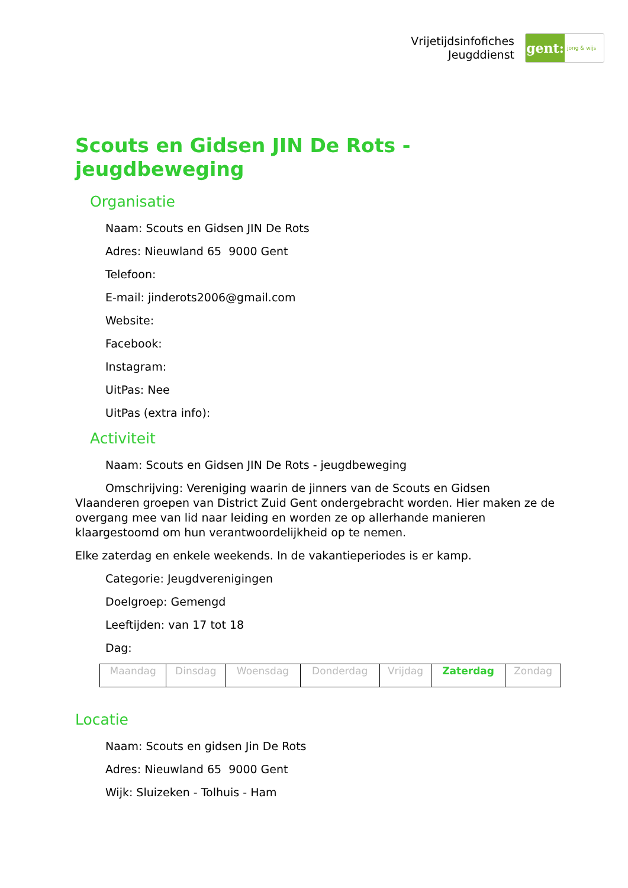Vrijetijdsinfofiches
Jeugddienst
gent:
jong & wijs
Scouts en Gidsen JIN De Rots - jeugdbeweging
Organisatie
Naam: Scouts en Gidsen JIN De Rots
Adres: Nieuwland 65 9000 Gent
Telefoon:
E-mail: jinderots2006@gmail.com
Website:
Facebook:
Instagram:
UitPas: Nee
UitPas (extra info):
Activiteit
Naam: Scouts en Gidsen JIN De Rots - jeugdbeweging
Omschrijving: Vereniging waarin de jinners van de Scouts en Gidsen Vlaanderen groepen van District Zuid Gent ondergebracht worden. Hier maken ze de overgang mee van lid naar leiding en worden ze op allerhande manieren klaargestoomd om hun verantwoordelijkheid op te nemen.
Elke zaterdag en enkele weekends. In de vakantieperiodes is er kamp.
Categorie: Jeugdverenigingen
Doelgroep: Gemengd
Leeftijden: van 17 tot 18
Dag:
| Maandag | Dinsdag | Woensdag | Donderdag | Vrijdag | Zaterdag | Zondag |
Locatie
Naam: Scouts en gidsen Jin De Rots
Adres: Nieuwland 65 9000 Gent
Wijk: Sluizeken - Tolhuis - Ham